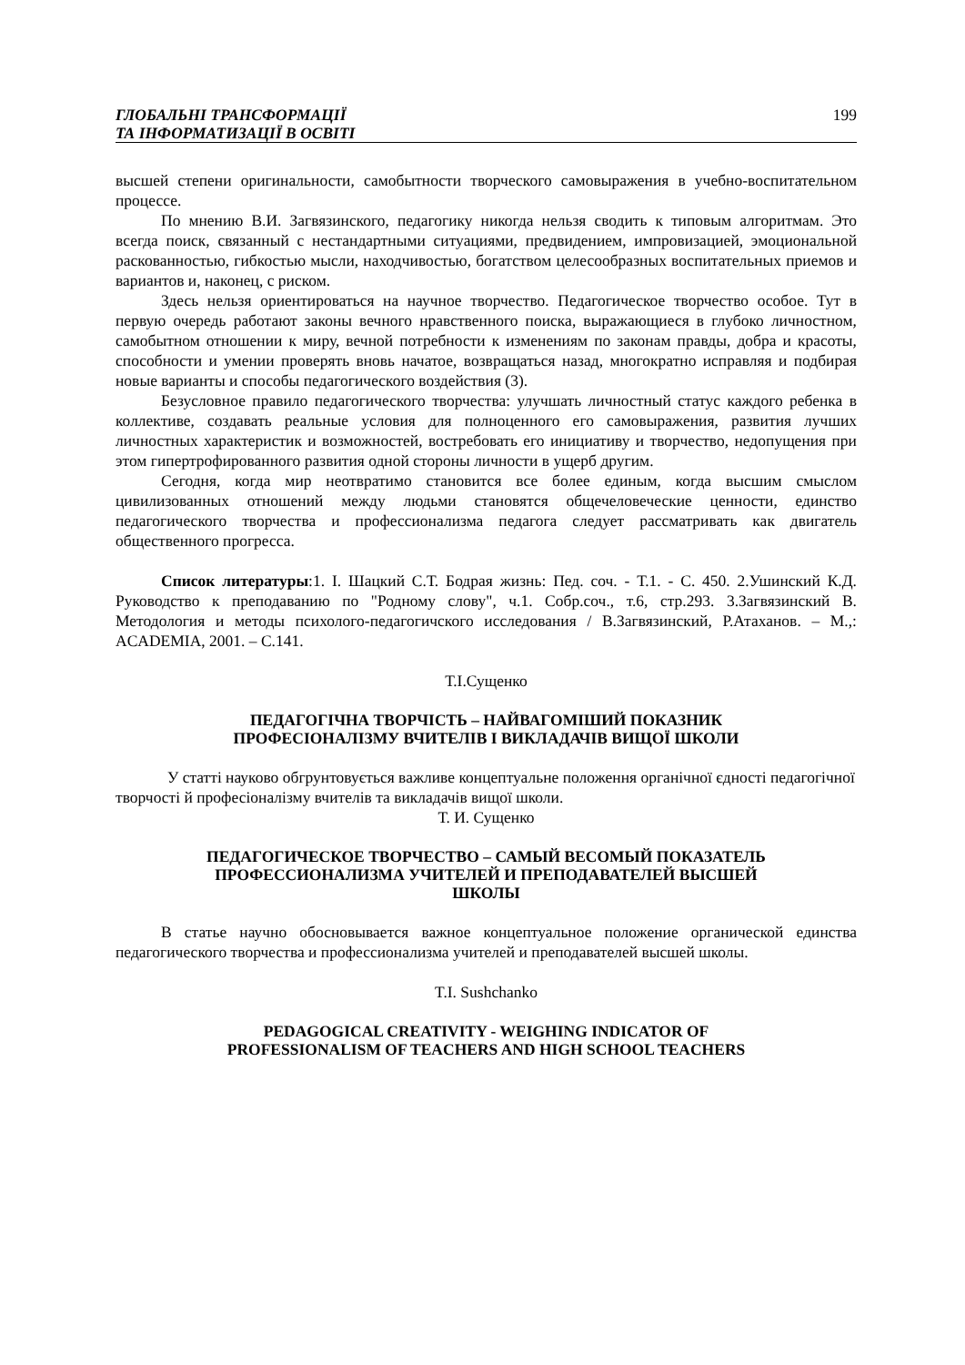ГЛОБАЛЬНІ ТРАНСФОРМАЦІЇ
ТА ІНФОРМАТИЗАЦІЇ В ОСВІТІ
199
высшей степени оригинальности, самобытности творческого самовыражения в учебно-воспитательном процессе.
По мнению В.И. Загвязинского, педагогику никогда нельзя сводить к типовым алгоритмам. Это всегда поиск, связанный с нестандартными ситуациями, предвидением, импровизацией, эмоциональной раскованностью, гибкостью мысли, находчивостью, богатством целесообразных воспитательных приемов и вариантов и, наконец, с риском.
Здесь нельзя ориентироваться на научное творчество. Педагогическое творчество особое. Тут в первую очередь работают законы вечного нравственного поиска, выражающиеся в глубоко личностном, самобытном отношении к миру, вечной потребности к изменениям по законам правды, добра и красоты, способности и умении проверять вновь начатое, возвращаться назад, многократно исправляя и подбирая новые варианты и способы педагогического воздействия (3).
Безусловное правило педагогического творчества: улучшать личностный статус каждого ребенка в коллективе, создавать реальные условия для полноценного его самовыражения, развития лучших личностных характеристик и возможностей, востребовать его инициативу и творчество, недопущения при этом гипертрофированного развития одной стороны личности в ущерб другим.
Сегодня, когда мир неотвратимо становится все более единым, когда высшим смыслом цивилизованных отношений между людьми становятся общечеловеческие ценности, единство педагогического творчества и профессионализма педагога следует рассматривать как двигатель общественного прогресса.
Список литературы:1. I. Шацкий С.Т. Бодрая жизнь: Пед. соч. - Т.1. - С. 450. 2.Ушинский К.Д. Руководство к преподаванию по "Родному слову", ч.1. Собр.соч., т.6, стр.293. 3.Загвязинский В. Методология и методы психолого-педагогичского исследования / В.Загвязинский, Р.Атаханов. – М.,: ACADEMIA, 2001. – С.141.
Т.І.Сущенко
ПЕДАГОГІЧНА ТВОРЧІСТЬ – НАЙВАГОМІШИЙ ПОКАЗНИК
ПРОФЕСІОНАЛІЗМУ ВЧИТЕЛІВ І ВИКЛАДАЧІВ ВИЩОЇ ШКОЛИ
У статті науково обгрунтовується важливе концептуальне положення органічної єдності педагогічної творчості й професіоналізму вчителів та викладачів вищої школи.
Т. И. Сущенко
ПЕДАГОГИЧЕСКОЕ ТВОРЧЕСТВО – САМЫЙ ВЕСОМЫЙ ПОКАЗАТЕЛЬ
ПРОФЕССИОНАЛИЗМА УЧИТЕЛЕЙ И ПРЕПОДАВАТЕЛЕЙ ВЫСШЕЙ
ШКОЛЫ
В статье научно обосновывается важное концептуальное положение органической единства педагогического творчества и профессионализма учителей и преподавателей высшей школы.
T.I. Sushchanko
PEDAGOGICAL CREATIVITY - WEIGHING INDICATOR OF
PROFESSIONALISM OF TEACHERS AND HIGH SCHOOL TEACHERS